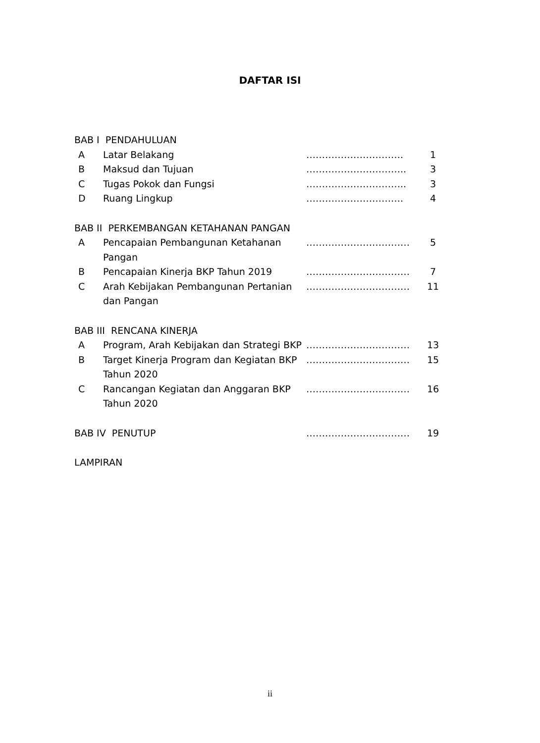DAFTAR ISI
| BAB I PENDAHULUAN | | | |
| A | Latar Belakang | …………………………. | 1 |
| B | Maksud dan Tujuan | ………………………….. | 3 |
| C | Tugas Pokok dan Fungsi | ………………………….. | 3 |
| D | Ruang Lingkup | …………………………. | 4 |
| BAB II PERKEMBANGAN KETAHANAN PANGAN | | | |
| A | Pencapaian Pembangunan Ketahanan Pangan | …………………………… | 5 |
| B | Pencapaian Kinerja BKP Tahun 2019 | …………………………… | 7 |
| C | Arah Kebijakan Pembangunan Pertanian dan Pangan | …………………………… | 11 |
| BAB III RENCANA KINERJA | | | |
| A | Program, Arah Kebijakan dan Strategi BKP | …………………………… | 13 |
| B | Target Kinerja Program dan Kegiatan BKP Tahun 2020 | …………………………… | 15 |
| C | Rancangan Kegiatan dan Anggaran BKP Tahun 2020 | …………………………… | 16 |
| BAB IV PENUTUP | | …………………………… | 19 |
| LAMPIRAN | | | |
ii